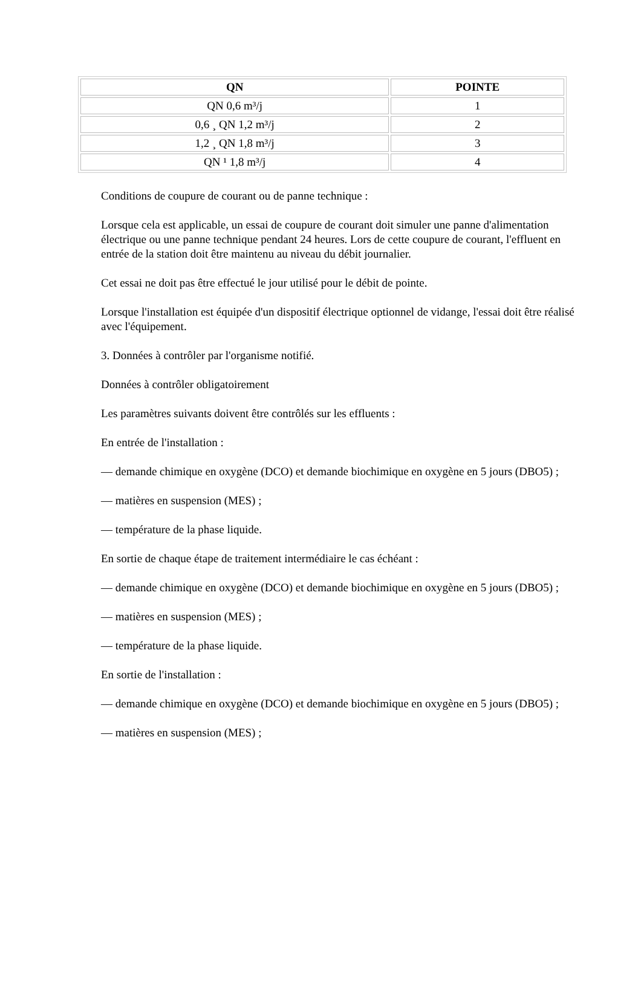| QN | POINTE |
| --- | --- |
| QN 0,6 m³/j | 1 |
| 0,6 ¸ QN 1,2 m³/j | 2 |
| 1,2 ¸ QN 1,8 m³/j | 3 |
| QN ¹ 1,8 m³/j | 4 |
Conditions de coupure de courant ou de panne technique :
Lorsque cela est applicable, un essai de coupure de courant doit simuler une panne d'alimentation électrique ou une panne technique pendant 24 heures. Lors de cette coupure de courant, l'effluent en entrée de la station doit être maintenu au niveau du débit journalier.
Cet essai ne doit pas être effectué le jour utilisé pour le débit de pointe.
Lorsque l'installation est équipée d'un dispositif électrique optionnel de vidange, l'essai doit être réalisé avec l'équipement.
3. Données à contrôler par l'organisme notifié.
Données à contrôler obligatoirement
Les paramètres suivants doivent être contrôlés sur les effluents :
En entrée de l'installation :
— demande chimique en oxygène (DCO) et demande biochimique en oxygène en 5 jours (DBO5) ;
— matières en suspension (MES) ;
— température de la phase liquide.
En sortie de chaque étape de traitement intermédiaire le cas échéant :
— demande chimique en oxygène (DCO) et demande biochimique en oxygène en 5 jours (DBO5) ;
— matières en suspension (MES) ;
— température de la phase liquide.
En sortie de l'installation :
— demande chimique en oxygène (DCO) et demande biochimique en oxygène en 5 jours (DBO5) ;
— matières en suspension (MES) ;